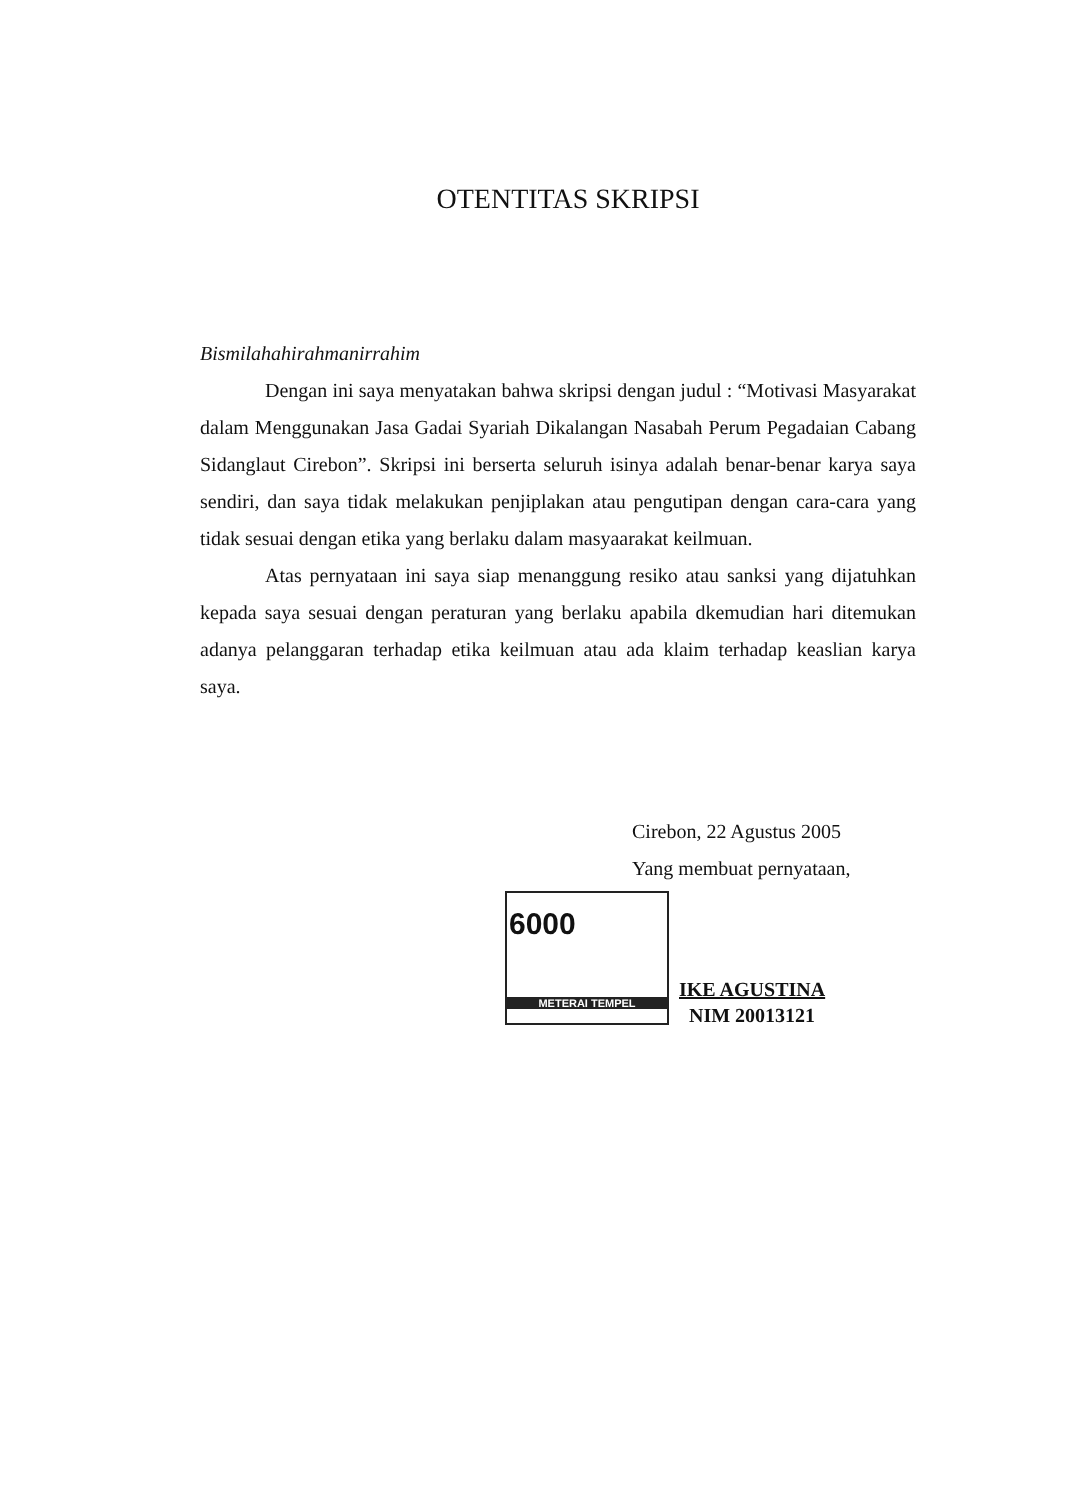OTENTITAS SKRIPSI
Bismilahahirahmanirrahim
Dengan ini saya menyatakan bahwa skripsi dengan judul : “Motivasi Masyarakat dalam Menggunakan Jasa Gadai Syariah Dikalangan Nasabah Perum Pegadaian Cabang Sidanglaut Cirebon”. Skripsi ini berserta seluruh isinya adalah benar-benar karya saya sendiri, dan saya tidak melakukan penjiplakan atau pengutipan dengan cara-cara yang tidak sesuai dengan etika yang berlaku dalam masyaarakat keilmuan.
Atas pernyataan ini saya siap menanggung resiko atau sanksi yang dijatuhkan kepada saya sesuai dengan peraturan yang berlaku apabila dkemudian hari ditemukan adanya pelanggaran terhadap etika keilmuan atau ada klaim terhadap keaslian karya saya.
Cirebon, 22 Agustus 2005
Yang membuat pernyataan,
6000
METERAI TEMPEL
IKE AGUSTINA
NIM 20013121